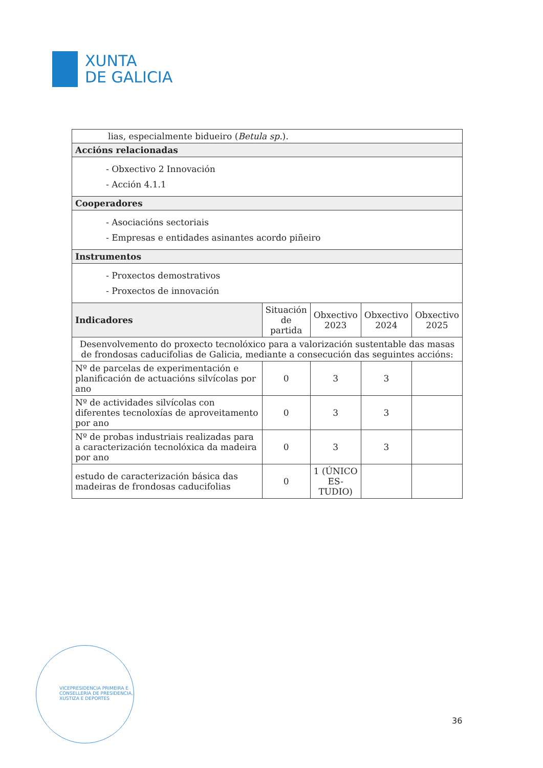XUNTA
DE GALICIA
| lias, especialmente bidueiro ( Betula sp. ). | | | | |
| Accións relacionadas | | | | |
| - Obxectivo 2 Innovación - Acción 4.1.1 | | | | |
| Cooperadores | | | | |
| - Asociacións sectoriais - Empresas e entidades asinantes acordo piñeiro | | | | |
| Instrumentos | | | | |
| - Proxectos demostrativos - Proxectos de innovación | | | | |
| Indicadores | Situación de partida | Obxectivo 2023 | Obxectivo 2024 | Obxectivo 2025 |
| Desenvolvemento do proxecto tecnolóxico para a valorización sustentable das masas de frondosas caducifolias de Galicia, mediante a consecución das seguintes accións: | | | | |
| Nº de parcelas de experimentación e planificación de actuacións silvícolas por ano | 0 | 3 | 3 | |
| Nº de actividades silvícolas con diferentes tecnoloxías de aproveitamento por ano | 0 | 3 | 3 | |
| Nº de probas industriais realizadas para a caracterización tecnolóxica da madeira por ano | 0 | 3 | 3 | |
| estudo de caracterización básica das madeiras de frondosas caducifolias | 0 | 1 (ÚNICO ES-TUDIO) | | |
VICEPRESIDENCIA PRIMEIRA E
CONSELLERÍA DE PRESIDENCIA,
XUSTIZA E DEPORTES
36